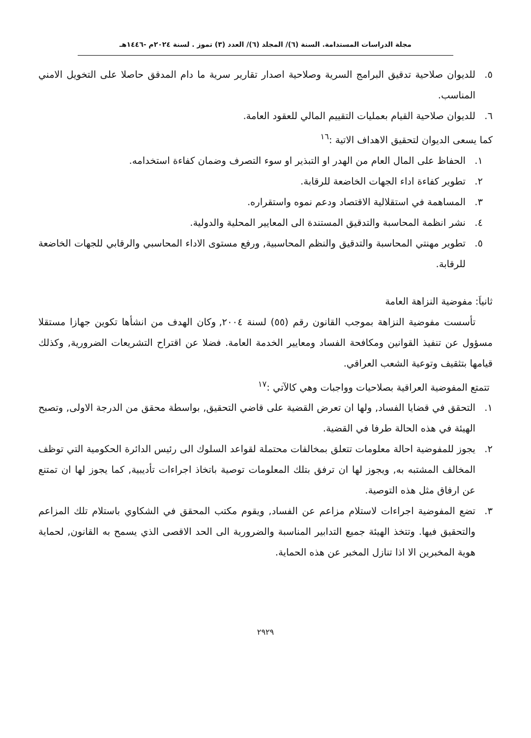مجلة الدراسات المستدامة. السنة (٦)/ المجلد (٦)/ العدد (٣) تموز . لسنة ٢٠٢٤م -١٤٤٦هـ
٥. للديوان صلاحية تدقيق البرامج السرية وصلاحية اصدار تقارير سرية ما دام المدقق حاصلا على التخويل الامني المناسب.
٦. للديوان صلاحية القيام بعمليات التقييم المالي للعقود العامة.
كما يسعى الديوان لتحقيق الاهداف الاتية :<sup>١٦</sup>
١. الحفاظ على المال العام من الهدر او التبذير او سوء التصرف وضمان كفاءة استخدامه.
٢. تطوير كفاءة اداء الجهات الخاضعة للرقابة.
٣. المساهمة في استقلالية الاقتصاد ودعم نموه واستقراره.
٤. نشر انظمة المحاسبة والتدقيق المستندة الى المعايير المحلية والدولية.
٥. تطوير مهنتي المحاسبة والتدقيق والنظم المحاسبية, ورفع مستوى الاداء المحاسبي والرقابي للجهات الخاضعة للرقابة.
ثانياَ: مفوضية النزاهة العامة
تأسست مفوضية النزاهة بموجب القانون رقم (٥٥) لسنة ٢٠٠٤, وكان الهدف من انشأها تكوين جهازا مستقلا مسؤول عن تنفيذ القوانين ومكافحة الفساد ومعايير الخدمة العامة. فضلا عن اقتراح التشريعات الضرورية, وكذلك قيامها بتثقيف وتوعية الشعب العراقي.
تتمتع المفوضية العراقية بصلاحيات وواجبات وهي كالآتي :<sup>١٧</sup>
١. التحقق في قضايا الفساد, ولها ان تعرض القضية على قاضي التحقيق, بواسطة محقق من الدرجة الاولى, وتصبح الهيئة في هذه الحالة طرفا في القضية.
٢. يجوز للمفوضية احالة معلومات تتعلق بمخالفات محتملة لقواعد السلوك الى رئيس الدائرة الحكومية التي توظف المخالف المشتبه به, ويجوز لها ان ترفق بتلك المعلومات توصية باتخاذ اجراءات تأديبية, كما يجوز لها ان تمتنع عن ارفاق مثل هذه التوصية.
٣. تضع المفوضية اجراءات لاستلام مزاعم عن الفساد, ويقوم مكتب المحقق في الشكاوي باستلام تلك المزاعم والتحقيق فيها. وتتخذ الهيئة جميع التدابير المناسبة والضرورية الى الحد الاقصى الذي يسمح به القانون, لحماية هوية المخبرين الا اذا تنازل المخبر عن هذه الحماية.
٢٩٢٩